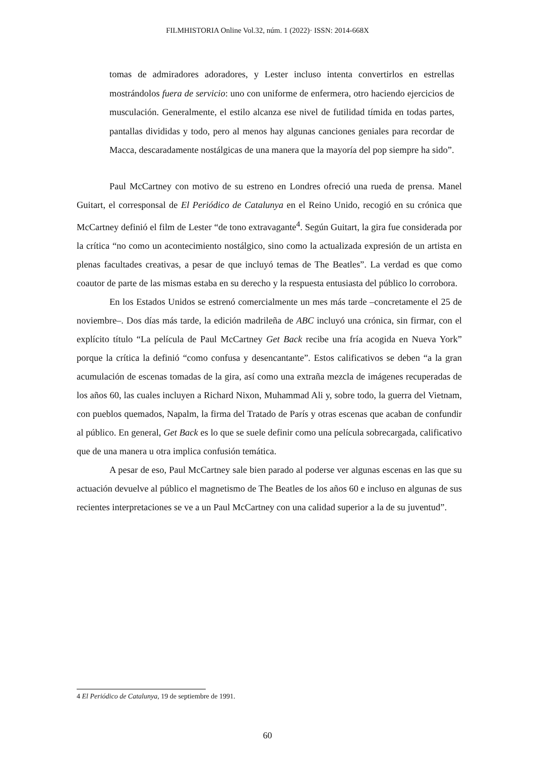FILMHISTORIA Online Vol.32, núm. 1 (2022)· ISSN: 2014-668X
tomas de admiradores adoradores, y Lester incluso intenta convertirlos en estrellas mostrándolos fuera de servicio: uno con uniforme de enfermera, otro haciendo ejercicios de musculación. Generalmente, el estilo alcanza ese nivel de futilidad tímida en todas partes, pantallas divididas y todo, pero al menos hay algunas canciones geniales para recordar de Macca, descaradamente nostálgicas de una manera que la mayoría del pop siempre ha sido”.
Paul McCartney con motivo de su estreno en Londres ofreció una rueda de prensa. Manel Guitart, el corresponsal de El Periódico de Catalunya en el Reino Unido, recogió en su crónica que McCartney definió el film de Lester “de tono extravagante<sup>4</sup>. Según Guitart, la gira fue considerada por la crítica “no como un acontecimiento nostálgico, sino como la actualizada expresión de un artista en plenas facultades creativas, a pesar de que incluyó temas de The Beatles”. La verdad es que como coautor de parte de las mismas estaba en su derecho y la respuesta entusiasta del público lo corrobora.
En los Estados Unidos se estrenó comercialmente un mes más tarde –concretamente el 25 de noviembre–. Dos días más tarde, la edición madrileña de ABC incluyó una crónica, sin firmar, con el explícito título “La película de Paul McCartney Get Back recibe una fría acogida en Nueva York” porque la crítica la definió “como confusa y desencantante”. Estos calificativos se deben “a la gran acumulación de escenas tomadas de la gira, así como una extraña mezcla de imágenes recuperadas de los años 60, las cuales incluyen a Richard Nixon, Muhammad Ali y, sobre todo, la guerra del Vietnam, con pueblos quemados, Napalm, la firma del Tratado de París y otras escenas que acaban de confundir al público. En general, Get Back es lo que se suele definir como una película sobrecargada, calificativo que de una manera u otra implica confusión temática.
A pesar de eso, Paul McCartney sale bien parado al poderse ver algunas escenas en las que su actuación devuelve al público el magnetismo de The Beatles de los años 60 e incluso en algunas de sus recientes interpretaciones se ve a un Paul McCartney con una calidad superior a la de su juventud”.
4 El Periódico de Catalunya, 19 de septiembre de 1991.
60